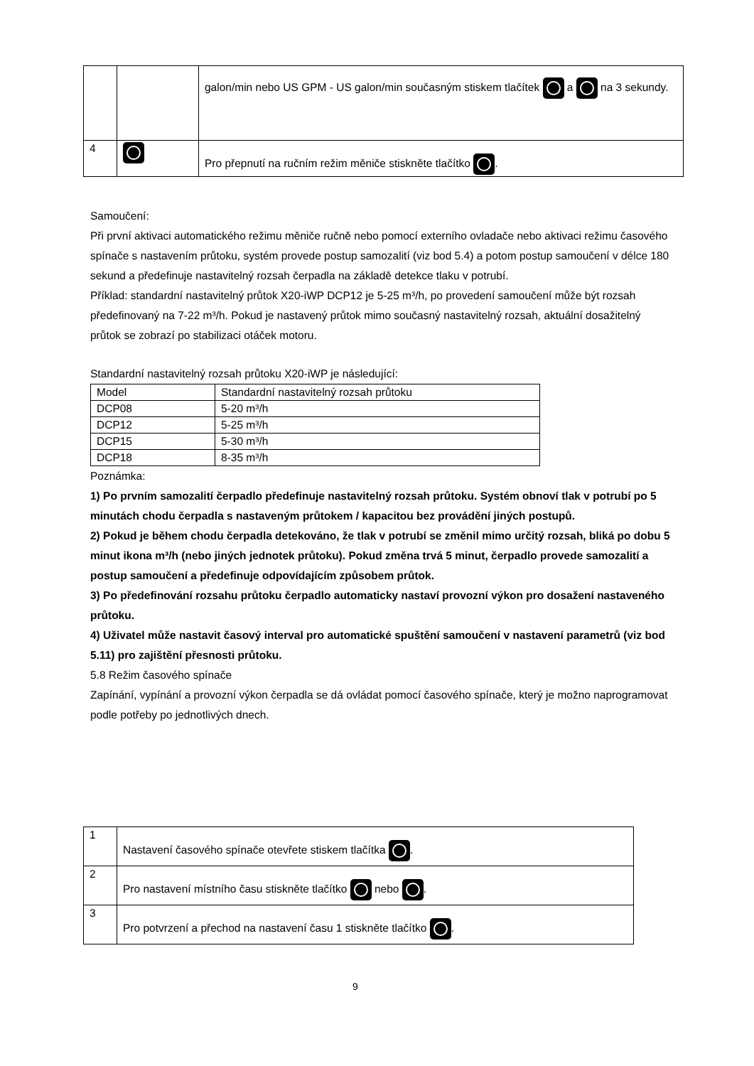| | | galon/min nebo US GPM - US galon/min současným stiskem tlačítek a na 3 sekundy. |
| 4 | | Pro přepnutí na ručním režim měniče stiskněte tlačítko . |
Samoučení:
Při první aktivaci automatického režimu měniče ručně nebo pomocí externího ovladače nebo aktivaci režimu časového spínače s nastavením průtoku, systém provede postup samozalití (viz bod 5.4) a potom postup samoučení v délce 180 sekund a předefinuje nastavitelný rozsah čerpadla na základě detekce tlaku v potrubí.
Příklad: standardní nastavitelný průtok X20-iWP DCP12 je 5-25 m³/h, po provedení samoučení může být rozsah předefinovaný na 7-22 m³/h. Pokud je nastavený průtok mimo současný nastavitelný rozsah, aktuální dosažitelný průtok se zobrazí po stabilizaci otáček motoru.
Standardní nastavitelný rozsah průtoku X20-iWP je následující:
| Model | Standardní nastavitelný rozsah průtoku |
| DCP08 | 5-20 m³/h |
| DCP12 | 5-25 m³/h |
| DCP15 | 5-30 m³/h |
| DCP18 | 8-35 m³/h |
Poznámka:
1) Po prvním samozalití čerpadlo předefinuje nastavitelný rozsah průtoku. Systém obnoví tlak v potrubí po 5 minutách chodu čerpadla s nastaveným průtokem / kapacitou bez provádění jiných postupů.
2) Pokud je během chodu čerpadla detekováno, že tlak v potrubí se změnil mimo určitý rozsah, bliká po dobu 5 minut ikona m³/h (nebo jiných jednotek průtoku). Pokud změna trvá 5 minut, čerpadlo provede samozalití a postup samoučení a předefinuje odpovídajícím způsobem průtok.
3) Po předefinování rozsahu průtoku čerpadlo automaticky nastaví provozní výkon pro dosažení nastaveného průtoku.
4) Uživatel může nastavit časový interval pro automatické spuštění samoučení v nastavení parametrů (viz bod 5.11) pro zajištění přesnosti průtoku.
5.8 Režim časového spínače
Zapínání, vypínání a provozní výkon čerpadla se dá ovládat pomocí časového spínače, který je možno naprogramovat podle potřeby po jednotlivých dnech.
| 1 | Nastavení časového spínače otevřete stiskem tlačítka . |
| 2 | Pro nastavení místního času stiskněte tlačítko nebo . |
| 3 | Pro potvrzení a přechod na nastavení času 1 stiskněte tlačítko . |
9